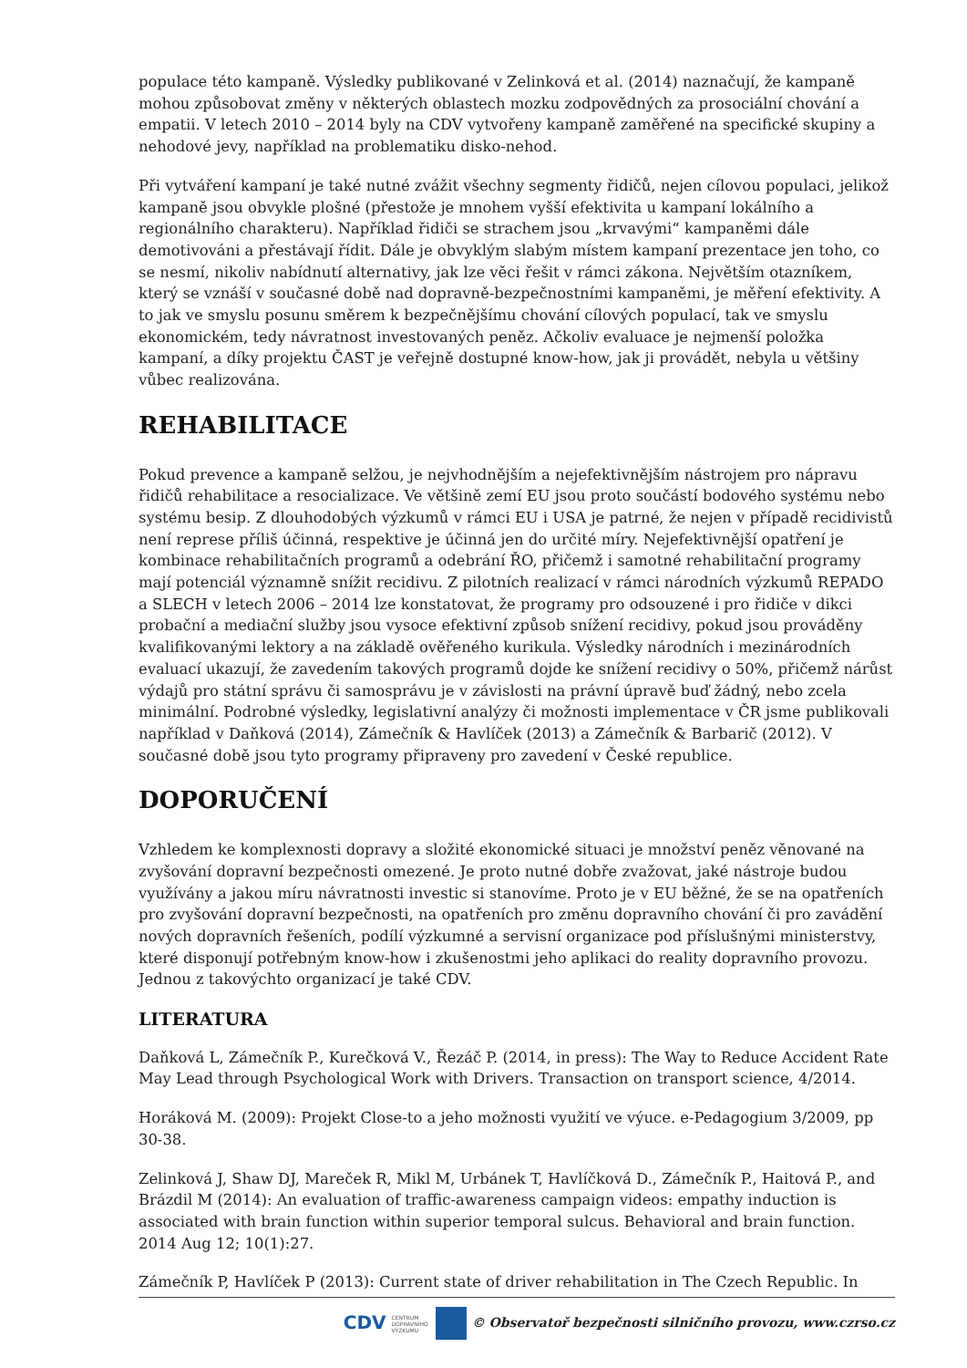populace této kampaně. Výsledky publikované v Zelinková et al. (2014) naznačují, že kampaně mohou způsobovat změny v některých oblastech mozku zodpovědných za prosociální chování a empatii. V letech 2010 – 2014 byly na CDV vytvořeny kampaně zaměřené na specifické skupiny a nehodové jevy, například na problematiku disko-nehod.
Při vytváření kampaní je také nutné zvážit všechny segmenty řidičů, nejen cílovou populaci, jelikož kampaně jsou obvykle plošné (přestože je mnohem vyšší efektivita u kampaní lokálního a regionálního charakteru). Například řidiči se strachem jsou „krvavými“ kampaněmi dále demotivováni a přestávají řídit. Dále je obvyklým slabým místem kampaní prezentace jen toho, co se nesmí, nikoliv nabídnutí alternativy, jak lze věci řešit v rámci zákona. Největším otazníkem, který se vznáší v současné době nad dopravně-bezpečnostními kampaněmi, je měření efektivity. A to jak ve smyslu posunu směrem k bezpečnějšímu chování cílových populací, tak ve smyslu ekonomickém, tedy návratnost investovaných peněz. Ačkoliv evaluace je nejmenší položka kampaní, a díky projektu ČAST je veřejně dostupné know-how, jak ji provádět, nebyla u většiny vůbec realizována.
REHABILITACE
Pokud prevence a kampaně selžou, je nejvhodnějším a nejefektivnějším nástrojem pro nápravu řidičů rehabilitace a resocializace. Ve většině zemí EU jsou proto součástí bodového systému nebo systému besip. Z dlouhodobých výzkumů v rámci EU i USA je patrné, že nejen v případě recidivistů není represe příliš účinná, respektive je účinná jen do určité míry. Nejefektivnější opatření je kombinace rehabilitačních programů a odebrání ŘO, přičemž i samotné rehabilitační programy mají potenciál významně snížit recidivu. Z pilotních realizací v rámci národních výzkumů REPADO a SLECH v letech 2006 – 2014 lze konstatovat, že programy pro odsouzené i pro řidiče v dikci probační a mediační služby jsou vysoce efektivní způsob snížení recidivy, pokud jsou prováděny kvalifikovanými lektory a na základě ověřeného kurikula. Výsledky národních i mezinárodních evaluací ukazují, že zavedením takových programů dojde ke snížení recidivy o 50%, přičemž nárůst výdajů pro státní správu či samosprávu je v závislosti na právní úpravě buď žádný, nebo zcela minimální. Podrobné výsledky, legislativní analýzy či možnosti implementace v ČR jsme publikovali například v Daňková (2014), Zámečník & Havlíček (2013) a Zámečník & Barbarič (2012). V současné době jsou tyto programy připraveny pro zavedení v České republice.
DOPORUČENÍ
Vzhledem ke komplexnosti dopravy a složité ekonomické situaci je množství peněz věnované na zvyšování dopravní bezpečnosti omezené. Je proto nutné dobře zvažovat, jaké nástroje budou využívány a jakou míru návratnosti investic si stanovíme. Proto je v EU běžné, že se na opatřeních pro zvyšování dopravní bezpečnosti, na opatřeních pro změnu dopravního chování či pro zavádění nových dopravních řešeních, podílí výzkumné a servisní organizace pod příslušnými ministerstvy, které disponují potřebným know-how i zkušenostmi jeho aplikaci do reality dopravního provozu. Jednou z takovýchto organizací je také CDV.
LITERATURA
Daňková L, Zámečník P., Kurečková V., Řezáč P. (2014, in press): The Way to Reduce Accident Rate May Lead through Psychological Work with Drivers. Transaction on transport science, 4/2014.
Horáková M. (2009): Projekt Close-to a jeho možnosti využití ve výuce. e-Pedagogium 3/2009, pp 30-38.
Zelinková J, Shaw DJ, Mareček R, Mikl M, Urbánek T, Havlíčková D., Zámečník P., Haitová P., and Brázdil M (2014): An evaluation of traffic-awareness campaign videos: empathy induction is associated with brain function within superior temporal sulcus. Behavioral and brain function. 2014 Aug 12; 10(1):27.
Zámečník P, Havlíček P (2013): Current state of driver rehabilitation in The Czech Republic. In
CDV CENTRUM
DOPRAVNÍHO
VÝZKUMU
© Observatoř bezpečnosti silničního provozu, www.czrso.cz